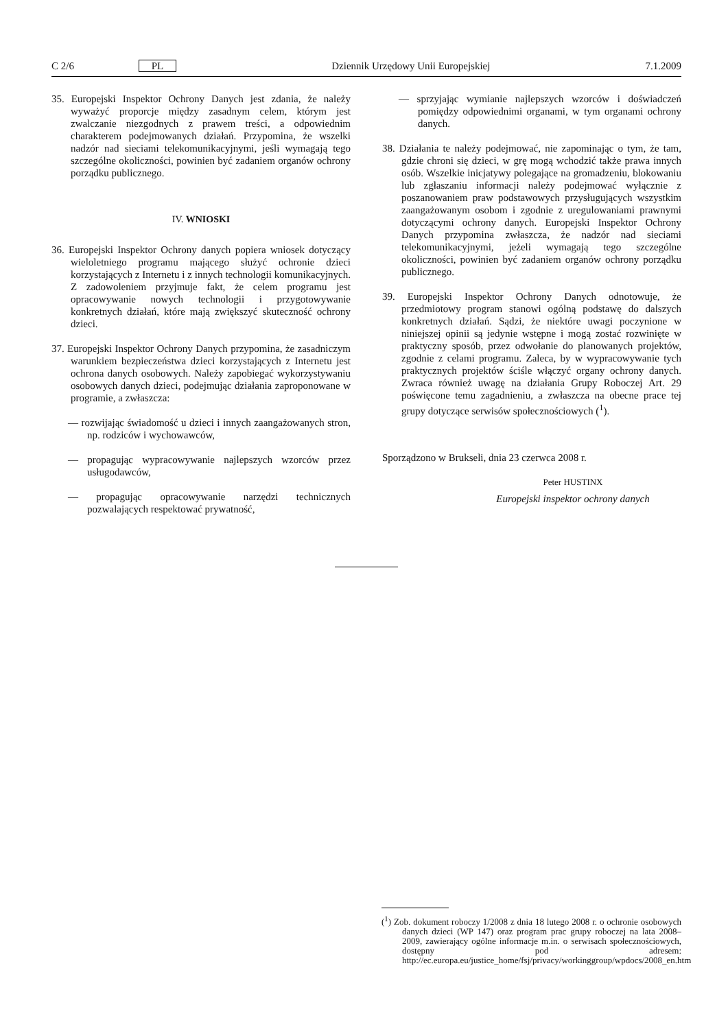C 2/6 PL Dziennik Urzędowy Unii Europejskiej 7.1.2009
35. Europejski Inspektor Ochrony Danych jest zdania, że należy wyważyć proporcje między zasadnym celem, którym jest zwalczanie niezgodnych z prawem treści, a odpowiednim charakterem podejmowanych działań. Przypomina, że wszelki nadzór nad sieciami telekomunikacyjnymi, jeśli wymagają tego szczególne okoliczności, powinien być zadaniem organów ochrony porządku publicznego.
IV. WNIOSKI
36. Europejski Inspektor Ochrony danych popiera wniosek dotyczący wieloletniego programu mającego służyć ochronie dzieci korzystających z Internetu i z innych technologii komunikacyjnych. Z zadowoleniem przyjmuje fakt, że celem programu jest opracowywanie nowych technologii i przygotowywanie konkretnych działań, które mają zwiększyć skuteczność ochrony dzieci.
37. Europejski Inspektor Ochrony Danych przypomina, że zasadniczym warunkiem bezpieczeństwa dzieci korzystających z Internetu jest ochrona danych osobowych. Należy zapobiegać wykorzystywaniu osobowych danych dzieci, podejmując działania zaproponowane w programie, a zwłaszcza:
— rozwijając świadomość u dzieci i innych zaangażowanych stron, np. rodziców i wychowawców,
— propagując wypracowywanie najlepszych wzorców przez usługodawców,
— propagując opracowywanie narzędzi technicznych pozwalających respektować prywatność,
— sprzyjając wymianie najlepszych wzorców i doświadczeń pomiędzy odpowiednimi organami, w tym organami ochrony danych.
38. Działania te należy podejmować, nie zapominając o tym, że tam, gdzie chroni się dzieci, w grę mogą wchodzić także prawa innych osób. Wszelkie inicjatywy polegające na gromadzeniu, blokowaniu lub zgłaszaniu informacji należy podejmować wyłącznie z poszanowaniem praw podstawowych przysługujących wszystkim zaangażowanym osobom i zgodnie z uregulowaniami prawnymi dotyczącymi ochrony danych. Europejski Inspektor Ochrony Danych przypomina zwłaszcza, że nadzór nad sieciami telekomunikacyjnymi, jeżeli wymagają tego szczególne okoliczności, powinien być zadaniem organów ochrony porządku publicznego.
39. Europejski Inspektor Ochrony Danych odnotowuje, że przedmiotowy program stanowi ogólną podstawę do dalszych konkretnych działań. Sądzi, że niektóre uwagi poczynione w niniejszej opinii są jedynie wstępne i mogą zostać rozwinięte w praktyczny sposób, przez odwołanie do planowanych projektów, zgodnie z celami programu. Zaleca, by w wypracowywanie tych praktycznych projektów ściśle włączyć organy ochrony danych. Zwraca również uwagę na działania Grupy Roboczej Art. 29 poświęcone temu zagadnieniu, a zwłaszcza na obecne prace tej grupy dotyczące serwisów społecznościowych (<sup>1</sup>).
Sporządzono w Brukseli, dnia 23 czerwca 2008 r.
Peter HUSTINX
Europejski inspektor ochrony danych
(<sup>1</sup>) Zob. dokument roboczy 1/2008 z dnia 18 lutego 2008 r. o ochronie osobowych danych dzieci (WP 147) oraz program prac grupy roboczej na lata 2008–2009, zawierający ogólne informacje m.in. o serwisach społecznościowych, dostępny pod adresem: http://ec.europa.eu/justice_home/fsj/privacy/workinggroup/wpdocs/2008_en.htm